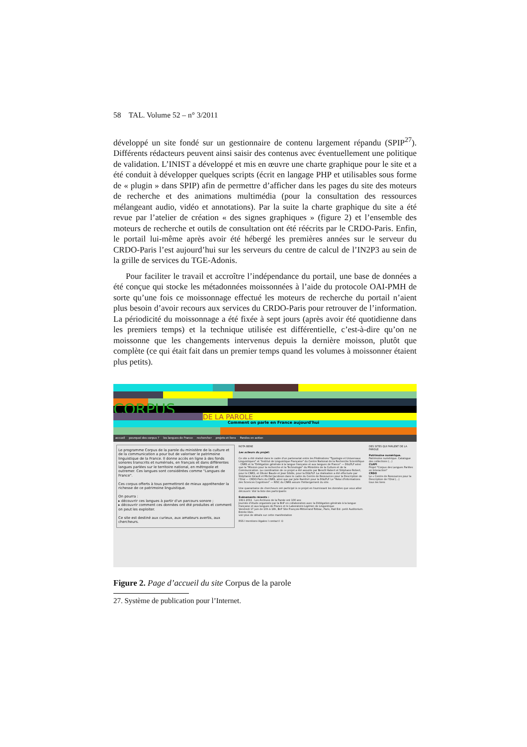58 TAL. Volume 52 – n° 3/2011
développé un site fondé sur un gestionnaire de contenu largement répandu (SPIP<sup>27</sup>). Différents rédacteurs peuvent ainsi saisir des contenus avec éventuellement une politique de validation. L’INIST a développé et mis en œuvre une charte graphique pour le site et a été conduit à développer quelques scripts (écrit en langage PHP et utilisables sous forme de « plugin » dans SPIP) afin de permettre d’afficher dans les pages du site des moteurs de recherche et des animations multimédia (pour la consultation des ressources mélangeant audio, vidéo et annotations). Par la suite la charte graphique du site a été revue par l’atelier de création « des signes graphiques » (figure 2) et l’ensemble des moteurs de recherche et outils de consultation ont été réécrits par le CRDO-Paris. Enfin, le portail lui-même après avoir été hébergé les premières années sur le serveur du CRDO-Paris l’est aujourd’hui sur les serveurs du centre de calcul de l’IN2P3 au sein de la grille de services du TGE-Adonis.
Pour faciliter le travail et accroître l’indépendance du portail, une base de données a été conçue qui stocke les métadonnées moissonnées à l’aide du protocole OAI-PMH de sorte qu’une fois ce moissonnage effectué les moteurs de recherche du portail n’aient plus besoin d’avoir recours aux services du CRDO-Paris pour retrouver de l’information. La périodicité du moissonnage a été fixée à sept jours (après avoir été quotidienne dans les premiers temps) et la technique utilisée est différentielle, c’est-à-dire qu’on ne moissonne que les changements intervenus depuis la dernière moisson, plutôt que complète (ce qui était fait dans un premier temps quand les volumes à moissonner étaient plus petits).
CORPUS
DE LA PAROLE
Comment on parle en France aujourd'hui
accueil pourquoi des corpus ? les langues de France rechercher projets et liens Paroles en action
Le programme Corpus de la parole du ministère de la culture et de la communication a pour but de valoriser le patrimoine linguistique de la France. Il donne accès en ligne à des fonds sonores transcrits et numérisés, en français et dans différentes langues parlées sur le territoire national, en métropole et outremer. Ces langues sont considérées comme "Langues de France".
Ces corpus offerts à tous permettront de mieux appréhender la richesse de ce patrimoine linguistique.
On pourra :
▸ découvrir ces langues à partir d'un parcours sonore ;
▸ découvrir comment ces données ont été produites et comment on peut les exploiter.
Ce site est destiné aux curieux, aux amateurs avertis, aux chercheurs.
NOTA BENE
Les acteurs du projet:
Ce site a été réalisé dans le cadre d'un partenariat entre les Fédérations "Typologie et Universaux Linguistiques" et "Institut de Linguistique Française" du Centre National de la Recherche Scientifique - CNRS et la "Délégation générale à la langue française et aux langues de France" — DGLFLF ainsi que la "Mission pour la recherche et la Technologie" du Ministère de la Culture et de la Communication. La coordination de ce projet a été assurée par Benoît Habert et Stéphane Robert, pour le CNRS, et Olivier Baude et Jean Sibille, pour la DGLFLF. La réalisation a été effectuée par Stéphanie Girault et Michel Jacobson dans le cadre du Centre de Ressources pour la Description de l'Oral — CRDO-Paris du CNRS, ainsi que par Julie Ramfort pour la DGLFLF. Le "Relai d'Informations des Sciences Cognitives" — RISC du CNRS assure l'hébergement du site.
Une quarantaine de chercheurs ont participé à ce projet en fournissant les données que vous allez découvrir. Voir la liste des participants
Evénements récents :
1911-2011 : Les Archives de la Parole ont 100 ans
Journée d'étude organisée par la BnF en collaboration avec la Délégation générale à la langue française et aux langues de France et le Laboratoire Ligérien de Linguistique
Vendredi 17 juin de 10h à 18h, BnF Site François-Mitterrand-Tolbiac, Paris, Hall Est- petit Auditorium. Entrée libre.
voir plus de détails sur cette manifestation
RSS I mentions légales I contact I ©
DES SITES QUI PARLENT DE LA PAROLE
Patrimoine numérique.
Patrimoine numérique. Catalogue des collections (...)
CLAPI
Projet "Corpus des Langues Parlées en Interaction"
CRDO
Le « Centre de Ressources pour la Description de l'Oral (...)
tous les liens
Figure 2. Page d’accueil du site Corpus de la parole
27. Système de publication pour l’Internet.